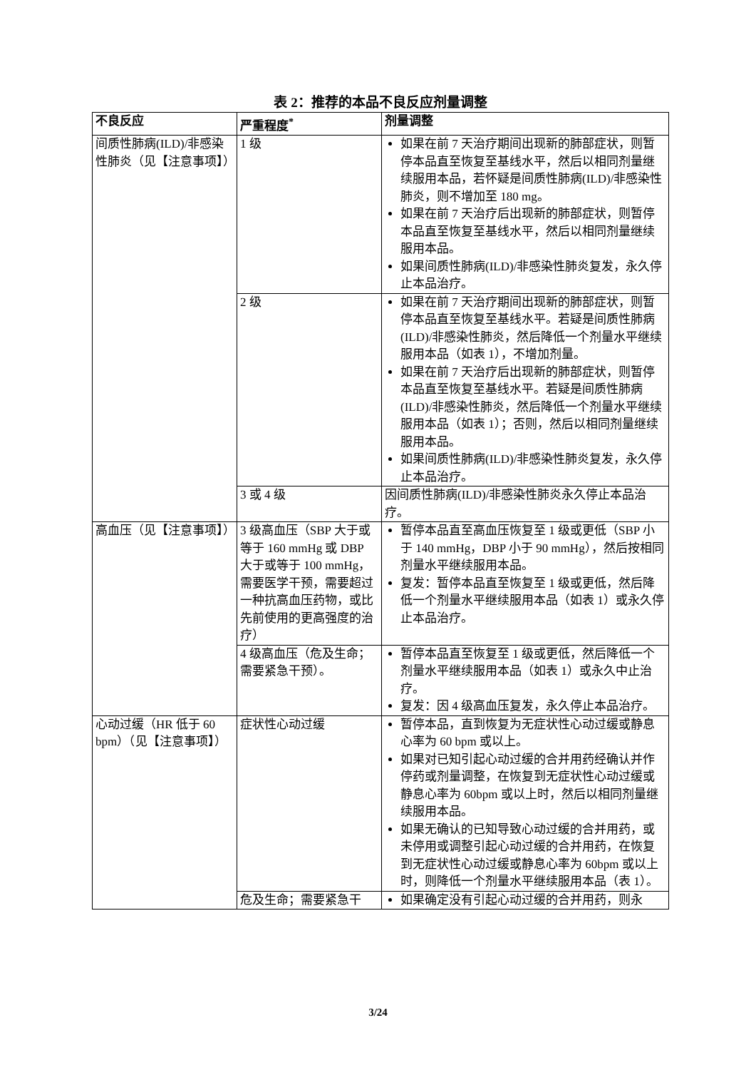表 2：推荐的本品不良反应剂量调整
| 不良反应 | 严重程度<sup>*</sup> | 剂量调整 |
| --- | --- | --- |
| 间质性肺病(ILD)/非感染性肺炎（见【注意事项】） | 1 级 | 如果在前 7 天治疗期间出现新的肺部症状，则暂停本品直至恢复至基线水平，然后以相同剂量继续服用本品，若怀疑是间质性肺病(ILD)/非感染性肺炎，则不增加至 180 mg。 如果在前 7 天治疗后出现新的肺部症状，则暂停本品直至恢复至基线水平，然后以相同剂量继续服用本品。 如果间质性肺病(ILD)/非感染性肺炎复发，永久停止本品治疗。 |
| | 2 级 | 如果在前 7 天治疗期间出现新的肺部症状，则暂停本品直至恢复至基线水平。若疑是间质性肺病(ILD)/非感染性肺炎，然后降低一个剂量水平继续服用本品（如表 1），不增加剂量。 如果在前 7 天治疗后出现新的肺部症状，则暂停本品直至恢复至基线水平。若疑是间质性肺病(ILD)/非感染性肺炎，然后降低一个剂量水平继续服用本品（如表 1）；否则，然后以相同剂量继续服用本品。 如果间质性肺病(ILD)/非感染性肺炎复发，永久停止本品治疗。 |
| | 3 或 4 级 | 因间质性肺病(ILD)/非感染性肺炎永久停止本品治疗。 |
| 高血压（见【注意事项】） | 3 级高血压（SBP 大于或等于 160 mmHg 或 DBP 大于或等于 100 mmHg，需要医学干预，需要超过一种抗高血压药物，或比先前使用的更高强度的治疗） | 暂停本品直至高血压恢复至 1 级或更低（SBP 小于 140 mmHg，DBP 小于 90 mmHg），然后按相同剂量水平继续服用本品。 复发：暂停本品直至恢复至 1 级或更低，然后降低一个剂量水平继续服用本品（如表 1）或永久停止本品治疗。 |
| | 4 级高血压（危及生命；需要紧急干预）。 | 暂停本品直至恢复至 1 级或更低，然后降低一个剂量水平继续服用本品（如表 1）或永久中止治疗。 复发：因 4 级高血压复发，永久停止本品治疗。 |
| 心动过缓（HR 低于 60 bpm）（见【注意事项】） | 症状性心动过缓 | 暂停本品，直到恢复为无症状性心动过缓或静息心率为 60 bpm 或以上。 如果对已知引起心动过缓的合并用药经确认并作停药或剂量调整，在恢复到无症状性心动过缓或静息心率为 60bpm 或以上时，然后以相同剂量继续服用本品。 如果无确认的已知导致心动过缓的合并用药，或未停用或调整引起心动过缓的合并用药，在恢复到无症状性心动过缓或静息心率为 60bpm 或以上时，则降低一个剂量水平继续服用本品（表 1）。 |
| | 危及生命；需要紧急干 | 如果确定没有引起心动过缓的合并用药，则永 |
3/24